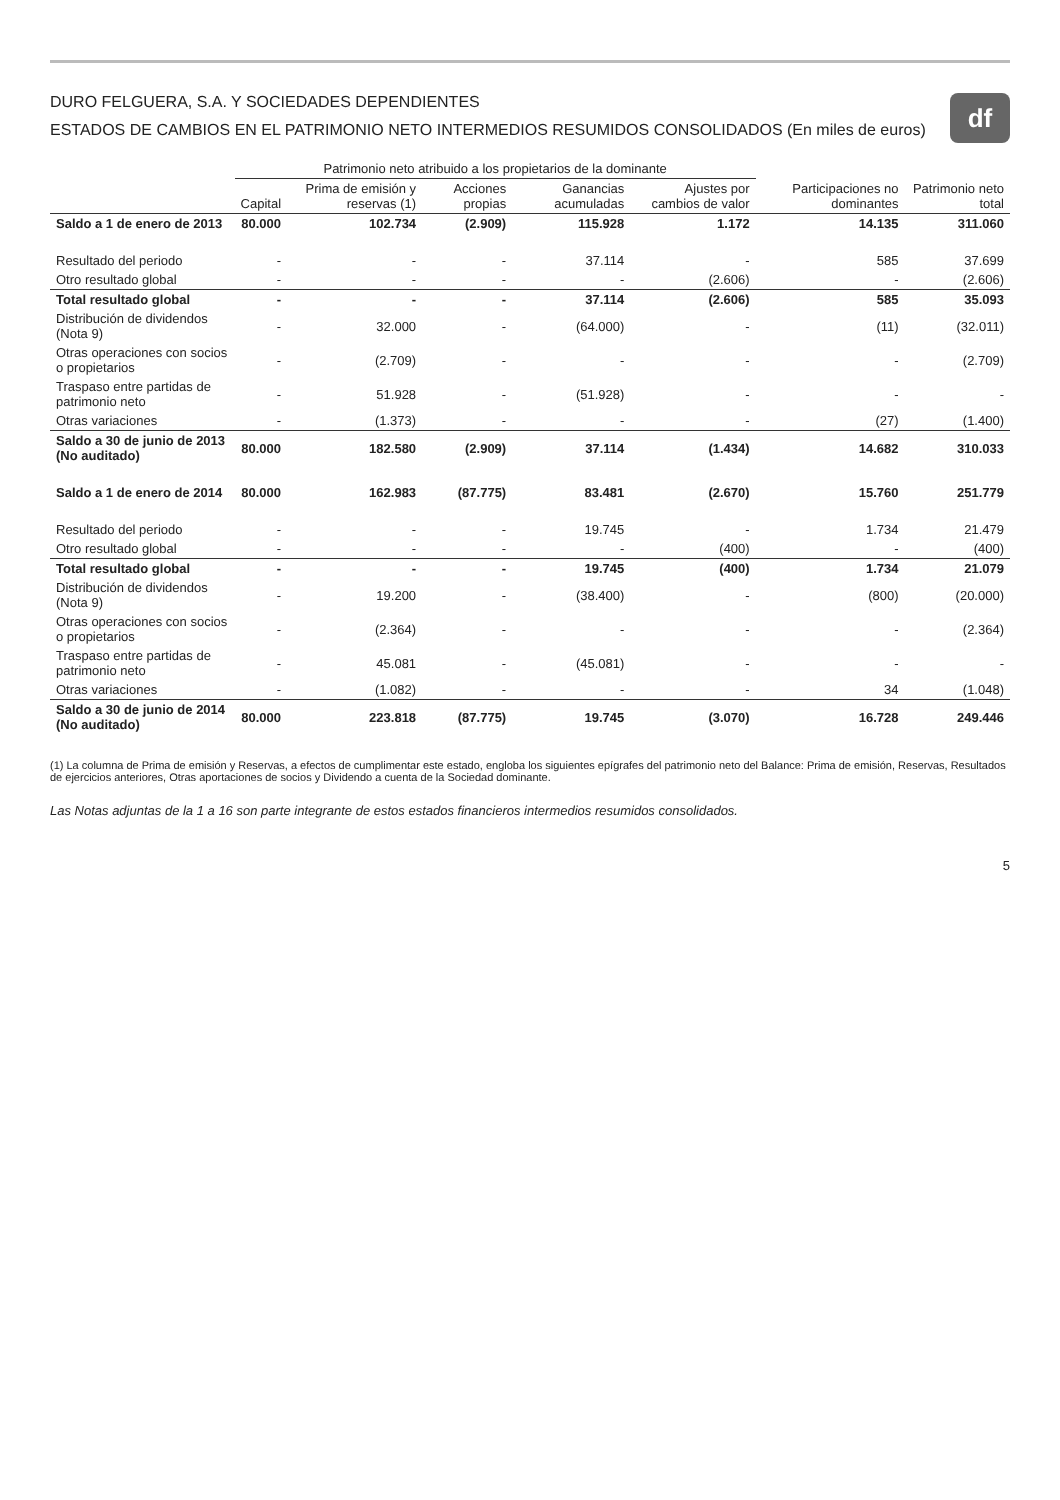df
DURO FELGUERA, S.A. Y SOCIEDADES DEPENDIENTES
ESTADOS DE CAMBIOS EN EL PATRIMONIO NETO INTERMEDIOS RESUMIDOS CONSOLIDADOS (En miles de euros)
| | Patrimonio neto atribuido a los propietarios de la dominante | | | | | | |
| --- | --- | --- | --- | --- | --- | --- | --- |
| | Capital | Prima de emisión y reservas (1) | Acciones propias | Ganancias acumuladas | Ajustes por cambios de valor | Participaciones no dominantes | Patrimonio neto total |
| Saldo a 1 de enero de 2013 | 80.000 | 102.734 | (2.909) | 115.928 | 1.172 | 14.135 | 311.060 |
| Resultado del periodo | - | - | - | 37.114 | - | 585 | 37.699 |
| Otro resultado global | - | - | - | - | (2.606) | - | (2.606) |
| Total resultado global | - | - | - | 37.114 | (2.606) | 585 | 35.093 |
| Distribución de dividendos (Nota 9) | - | 32.000 | - | (64.000) | - | (11) | (32.011) |
| Otras operaciones con socios o propietarios | - | (2.709) | - | - | - | - | (2.709) |
| Traspaso entre partidas de patrimonio neto | - | 51.928 | - | (51.928) | - | - | - |
| Otras variaciones | - | (1.373) | - | - | - | (27) | (1.400) |
| Saldo a 30 de junio de 2013 (No auditado) | 80.000 | 182.580 | (2.909) | 37.114 | (1.434) | 14.682 | 310.033 |
| Saldo a 1 de enero de 2014 | 80.000 | 162.983 | (87.775) | 83.481 | (2.670) | 15.760 | 251.779 |
| Resultado del periodo | - | - | - | 19.745 | - | 1.734 | 21.479 |
| Otro resultado global | - | - | - | - | (400) | - | (400) |
| Total resultado global | - | - | - | 19.745 | (400) | 1.734 | 21.079 |
| Distribución de dividendos (Nota 9) | - | 19.200 | - | (38.400) | - | (800) | (20.000) |
| Otras operaciones con socios o propietarios | - | (2.364) | - | - | - | - | (2.364) |
| Traspaso entre partidas de patrimonio neto | - | 45.081 | - | (45.081) | - | - | - |
| Otras variaciones | - | (1.082) | - | - | - | 34 | (1.048) |
| Saldo a 30 de junio de 2014 (No auditado) | 80.000 | 223.818 | (87.775) | 19.745 | (3.070) | 16.728 | 249.446 |
(1) La columna de Prima de emisión y Reservas, a efectos de cumplimentar este estado, engloba los siguientes epígrafes del patrimonio neto del Balance: Prima de emisión, Reservas, Resultados de ejercicios anteriores, Otras aportaciones de socios y Dividendo a cuenta de la Sociedad dominante.
Las Notas adjuntas de la 1 a 16 son parte integrante de estos estados financieros intermedios resumidos consolidados.
5